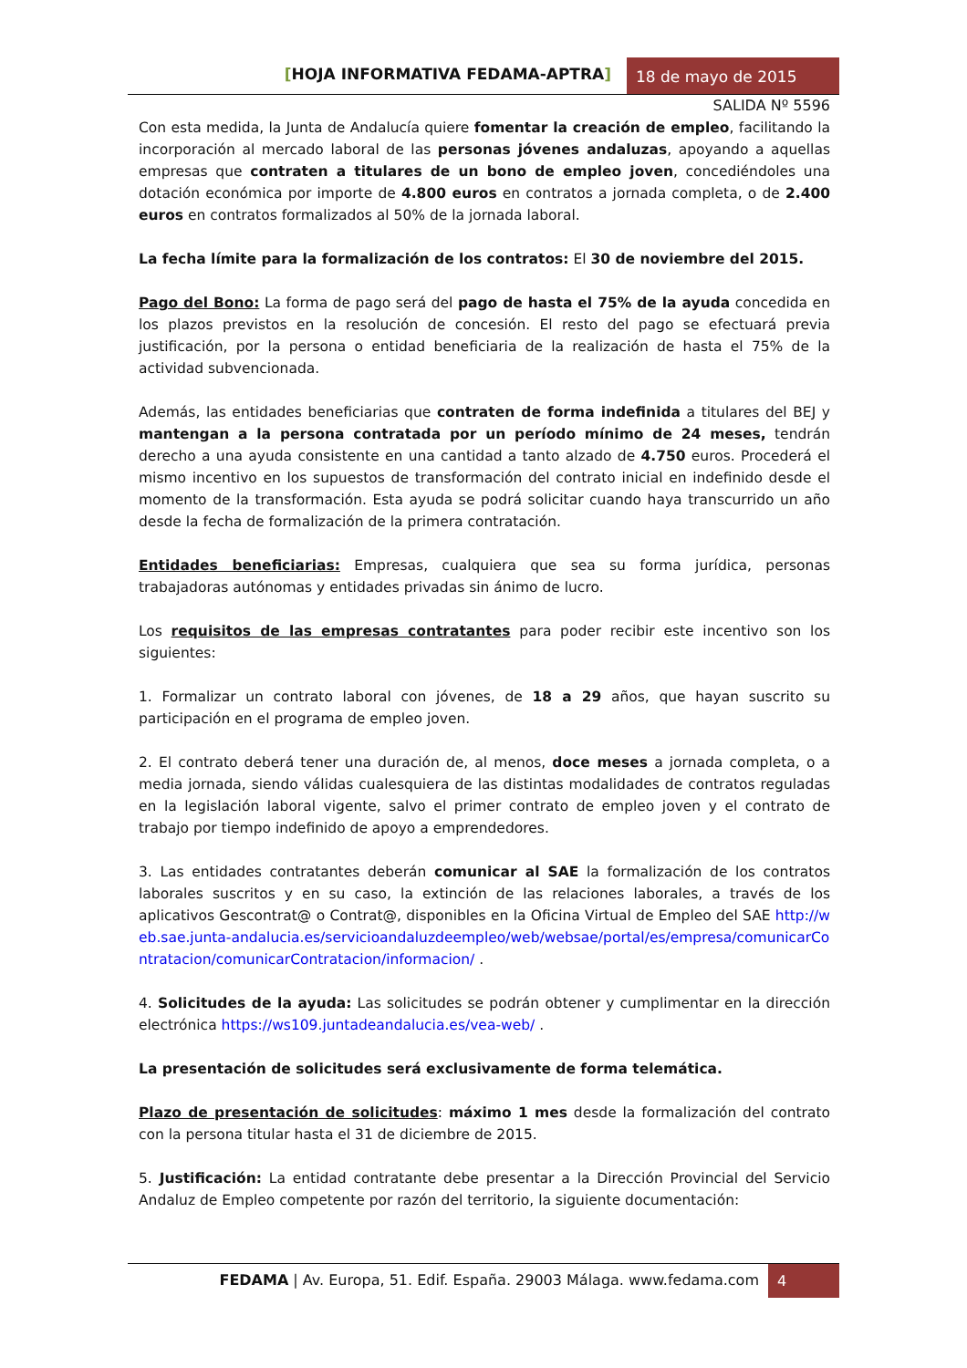[HOJA INFORMATIVA FEDAMA-APTRA]
18 de mayo de 2015
SALIDA Nº 5596
Con esta medida, la Junta de Andalucía quiere fomentar la creación de empleo, facilitando la incorporación al mercado laboral de las personas jóvenes andaluzas, apoyando a aquellas empresas que contraten a titulares de un bono de empleo joven, concediéndoles una dotación económica por importe de 4.800 euros en contratos a jornada completa, o de 2.400 euros en contratos formalizados al 50% de la jornada laboral.
La fecha límite para la formalización de los contratos: El 30 de noviembre del 2015.
Pago del Bono: La forma de pago será del pago de hasta el 75% de la ayuda concedida en los plazos previstos en la resolución de concesión. El resto del pago se efectuará previa justificación, por la persona o entidad beneficiaria de la realización de hasta el 75% de la actividad subvencionada.
Además, las entidades beneficiarias que contraten de forma indefinida a titulares del BEJ y mantengan a la persona contratada por un período mínimo de 24 meses, tendrán derecho a una ayuda consistente en una cantidad a tanto alzado de 4.750 euros. Procederá el mismo incentivo en los supuestos de transformación del contrato inicial en indefinido desde el momento de la transformación. Esta ayuda se podrá solicitar cuando haya transcurrido un año desde la fecha de formalización de la primera contratación.
Entidades beneficiarias: Empresas, cualquiera que sea su forma jurídica, personas trabajadoras autónomas y entidades privadas sin ánimo de lucro.
Los requisitos de las empresas contratantes para poder recibir este incentivo son los siguientes:
1. Formalizar un contrato laboral con jóvenes, de 18 a 29 años, que hayan suscrito su participación en el programa de empleo joven.
2. El contrato deberá tener una duración de, al menos, doce meses a jornada completa, o a media jornada, siendo válidas cualesquiera de las distintas modalidades de contratos reguladas en la legislación laboral vigente, salvo el primer contrato de empleo joven y el contrato de trabajo por tiempo indefinido de apoyo a emprendedores.
3. Las entidades contratantes deberán comunicar al SAE la formalización de los contratos laborales suscritos y en su caso, la extinción de las relaciones laborales, a través de los aplicativos Gescontrat@ o Contrat@, disponibles en la Oficina Virtual de Empleo del SAE http://web.sae.junta-andalucia.es/servicioandaluzdeempleo/web/websae/portal/es/empresa/comunicarContratacion/comunicarContratacion/informacion/ .
4. Solicitudes de la ayuda: Las solicitudes se podrán obtener y cumplimentar en la dirección electrónica https://ws109.juntadeandalucia.es/vea-web/ .
La presentación de solicitudes será exclusivamente de forma telemática.
Plazo de presentación de solicitudes: máximo 1 mes desde la formalización del contrato con la persona titular hasta el 31 de diciembre de 2015.
5. Justificación: La entidad contratante debe presentar a la Dirección Provincial del Servicio Andaluz de Empleo competente por razón del territorio, la siguiente documentación:
FEDAMA | Av. Europa, 51. Edif. España. 29003 Málaga. www.fedama.com
4